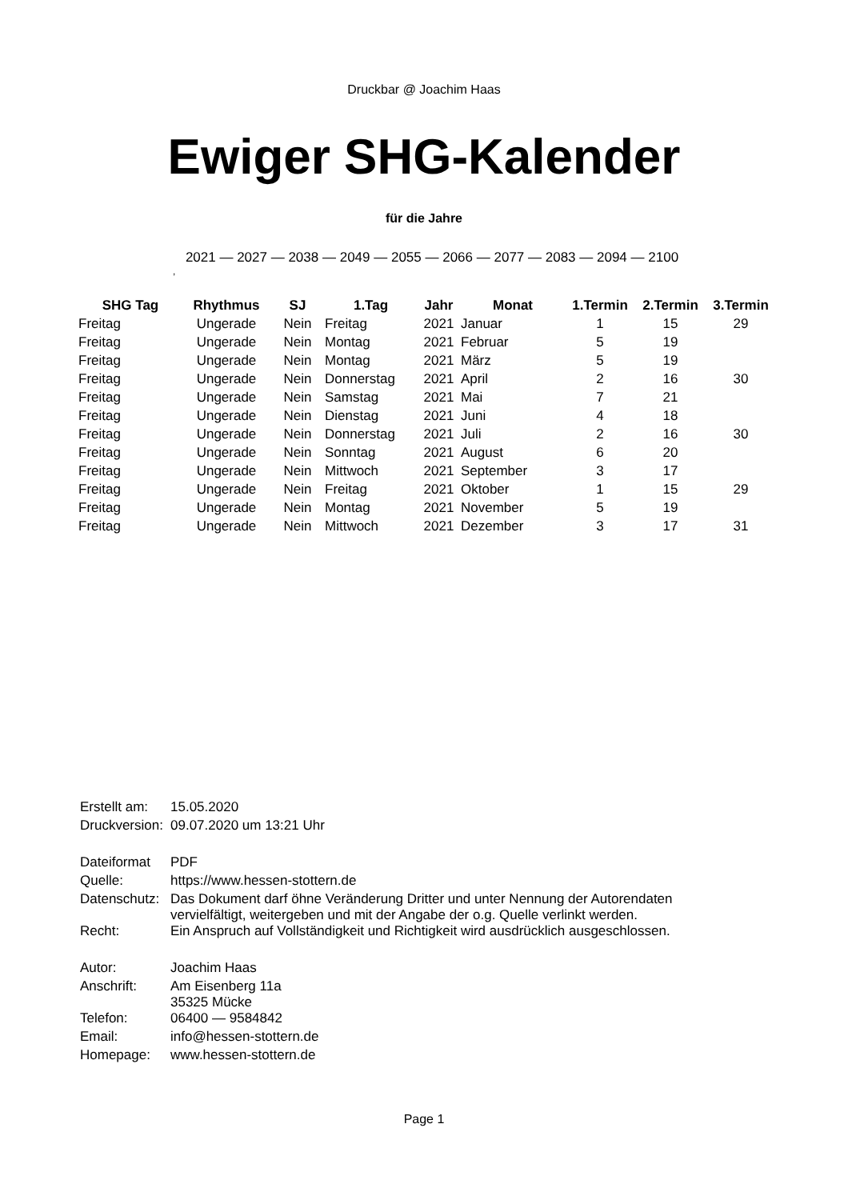Druckbar @ Joachim Haas
Ewiger SHG-Kalender
für die Jahre
2021 — 2027 — 2038 — 2049 — 2055 — 2066 — 2077 — 2083 — 2094 — 2100
,
| SHG Tag | Rhythmus | SJ | 1.Tag | Jahr | Monat | 1.Termin | 2.Termin | 3.Termin |
| --- | --- | --- | --- | --- | --- | --- | --- | --- |
| Freitag | Ungerade | Nein | Freitag | 2021 | Januar | 1 | 15 | 29 |
| Freitag | Ungerade | Nein | Montag | 2021 | Februar | 5 | 19 | |
| Freitag | Ungerade | Nein | Montag | 2021 | März | 5 | 19 | |
| Freitag | Ungerade | Nein | Donnerstag | 2021 | April | 2 | 16 | 30 |
| Freitag | Ungerade | Nein | Samstag | 2021 | Mai | 7 | 21 | |
| Freitag | Ungerade | Nein | Dienstag | 2021 | Juni | 4 | 18 | |
| Freitag | Ungerade | Nein | Donnerstag | 2021 | Juli | 2 | 16 | 30 |
| Freitag | Ungerade | Nein | Sonntag | 2021 | August | 6 | 20 | |
| Freitag | Ungerade | Nein | Mittwoch | 2021 | September | 3 | 17 | |
| Freitag | Ungerade | Nein | Freitag | 2021 | Oktober | 1 | 15 | 29 |
| Freitag | Ungerade | Nein | Montag | 2021 | November | 5 | 19 | |
| Freitag | Ungerade | Nein | Mittwoch | 2021 | Dezember | 3 | 17 | 31 |
| Erstellt am: | 15.05.2020 |
| Druckversion: | 09.07.2020 um 13:21 Uhr |
| Dateiformat | PDF |
| Quelle: | https://www.hessen-stottern.de |
| Datenschutz: | Das Dokument darf öhne Veränderung Dritter und unter Nennung der Autorendaten vervielfältigt, weitergeben und mit der Angabe der o.g. Quelle verlinkt werden. |
| Recht: | Ein Anspruch auf Vollständigkeit und Richtigkeit wird ausdrücklich ausgeschlossen. |
| Autor: | Joachim Haas |
| Anschrift: | Am Eisenberg 11a 35325 Mücke |
| Telefon: | 06400 — 9584842 |
| Email: | info@hessen-stottern.de |
| Homepage: | www.hessen-stottern.de |
Page 1